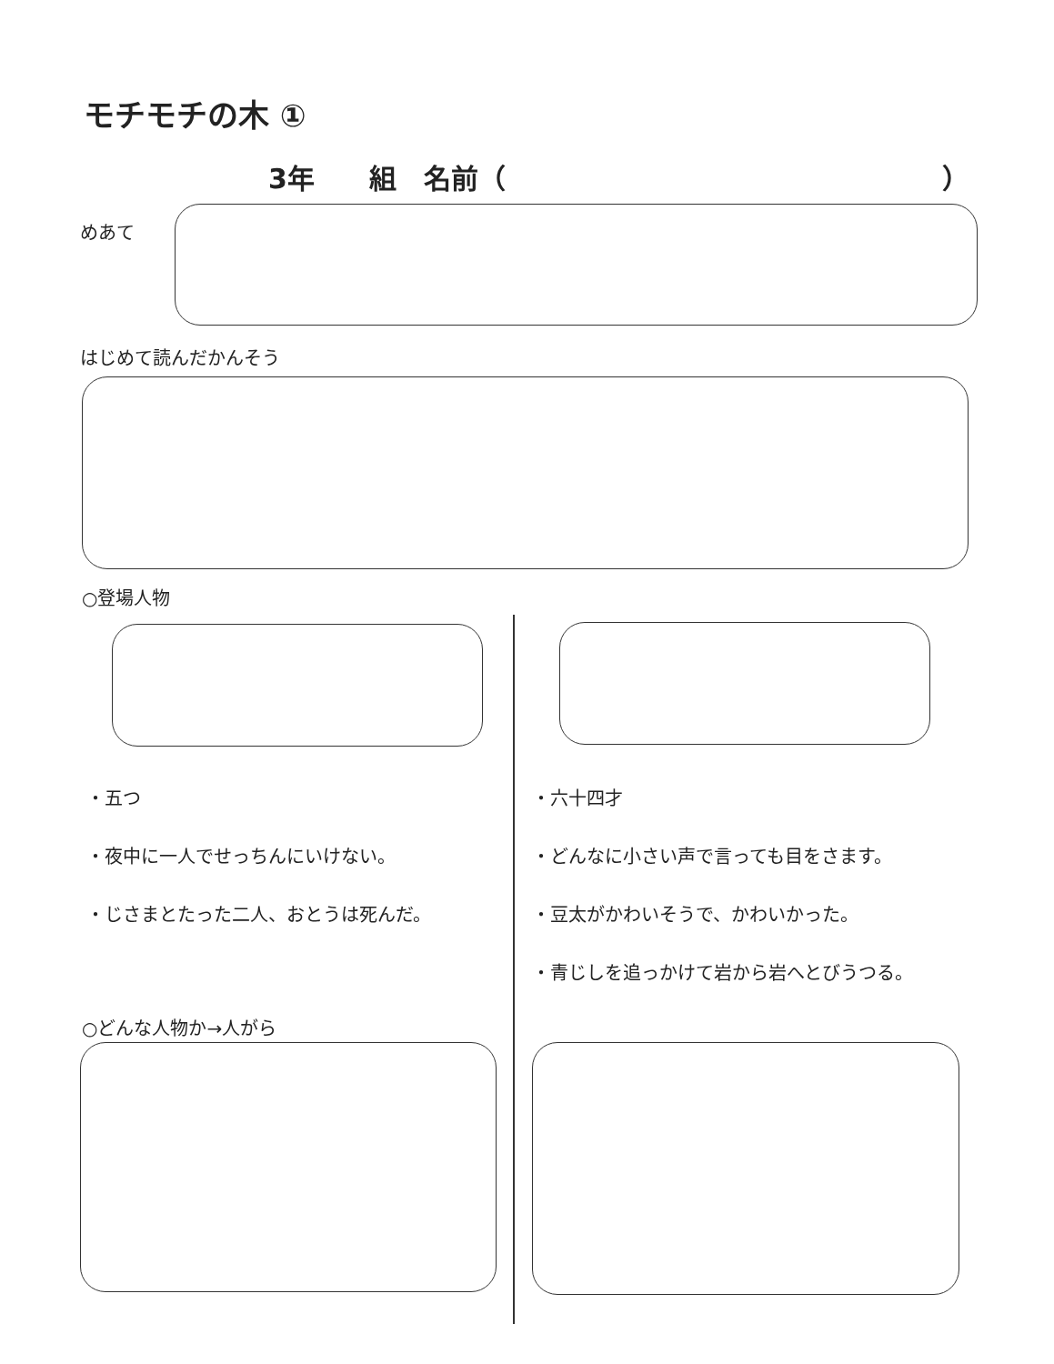モチモチの木 ①
3年　　組　名前（　　　　　　　　　　　　　　　　）
めあて
はじめて読んだかんそう
○登場人物
・五つ
・夜中に一人でせっちんにいけない。
・じさまとたった二人、おとうは死んだ。
・六十四才
・どんなに小さい声で言っても目をさます。
・豆太がかわいそうで、かわいかった。
・青じしを追っかけて岩から岩へとびうつる。
○どんな人物か→人がら